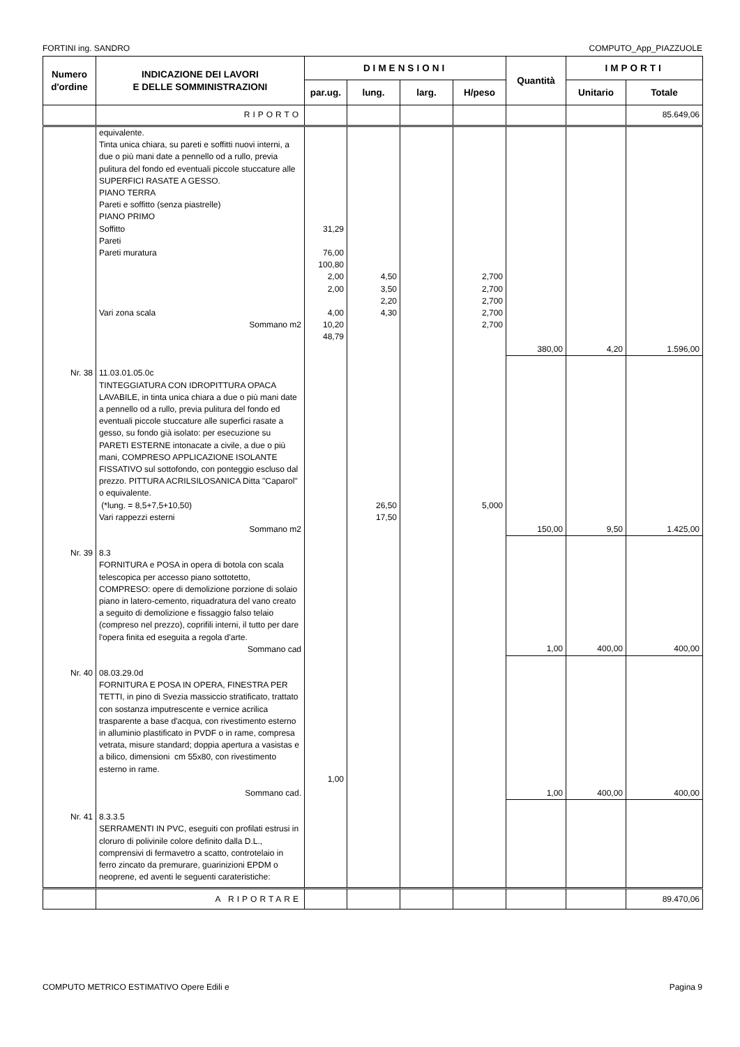FORTINI ing. SANDRO COMPUTO_App_PIAZZUOLE
| Numero d'ordine | INDICAZIONE DEI LAVORI E DELLE SOMMINISTRAZIONI | DIMENSIONI | | | | Quantità | IMPORTI | |
| --- | --- | --- | --- | --- | --- | --- | --- | --- |
| | | par.ug. | lung. | larg. | H/peso | | Unitario | Totale |
| | RIPORTO | | | | | | | 85.649,06 |
| | equivalente. Tinta unica chiara, su pareti e soffitti nuovi interni, a due o più mani date a pennello od a rullo, previa pulitura del fondo ed eventuali piccole stuccature alle SUPERFICI RASATE A GESSO. PIANO TERRA Pareti e soffitto (senza piastrelle) PIANO PRIMO Soffitto Pareti Pareti muratura Vari zona scala Sommano m2 | 31,29 76,00 100,80 2,00 2,00 4,00 10,20 48,79 | 4,50 3,50 2,20 4,30 | | 2,700 2,700 2,700 2,700 2,700 | 380,00 | 4,20 | 1.596,00 |
| Nr. 38 | 11.03.01.05.0c TINTEGGIATURA CON IDROPITTURA OPACA LAVABILE, in tinta unica chiara a due o più mani date a pennello od a rullo, previa pulitura del fondo ed eventuali piccole stuccature alle superfici rasate a gesso, su fondo già isolato: per esecuzione su PARETI ESTERNE intonacate a civile, a due o più mani, COMPRESO APPLICAZIONE ISOLANTE FISSATIVO sul sottofondo, con ponteggio escluso dal prezzo. PITTURA ACRILSILOSANICA Ditta "Caparol" o equivalente. (*lung. = 8,5+7,5+10,50) Vari rappezzi esterni Sommano m2 | | 26,50 17,50 | | 5,000 | 150,00 | 9,50 | 1.425,00 |
| Nr. 39 | 8.3 FORNITURA e POSA in opera di botola con scala telescopica per accesso piano sottotetto, COMPRESO: opere di demolizione porzione di solaio piano in latero-cemento, riquadratura del vano creato a seguito di demolizione e fissaggio falso telaio (compreso nel prezzo), coprifili interni, il tutto per dare l'opera finita ed eseguita a regola d'arte. Sommano cad | | | | | 1,00 | 400,00 | 400,00 |
| Nr. 40 | 08.03.29.0d FORNITURA E POSA IN OPERA, FINESTRA PER TETTI, in pino di Svezia massiccio stratificato, trattato con sostanza imputrescente e vernice acrilica trasparente a base d'acqua, con rivestimento esterno in alluminio plastificato in PVDF o in rame, compresa vetrata, misure standard; doppia apertura a vasistas e a bilico, dimensioni cm 55x80, con rivestimento esterno in rame. Sommano cad. | 1,00 | | | | 1,00 | 400,00 | 400,00 |
| Nr. 41 | 8.3.3.5 SERRAMENTI IN PVC, eseguiti con profilati estrusi in cloruro di polivinile colore definito dalla D.L., comprensivi di fermavetro a scatto, controtelaio in ferro zincato da premurare, guarinizioni EPDM o neoprene, ed aventi le seguenti carateristiche: | | | | | | | |
| | A RIPORTARE | | | | | | | 89.470,06 |
COMPUTO METRICO ESTIMATIVO Opere Edili e Pagina 9